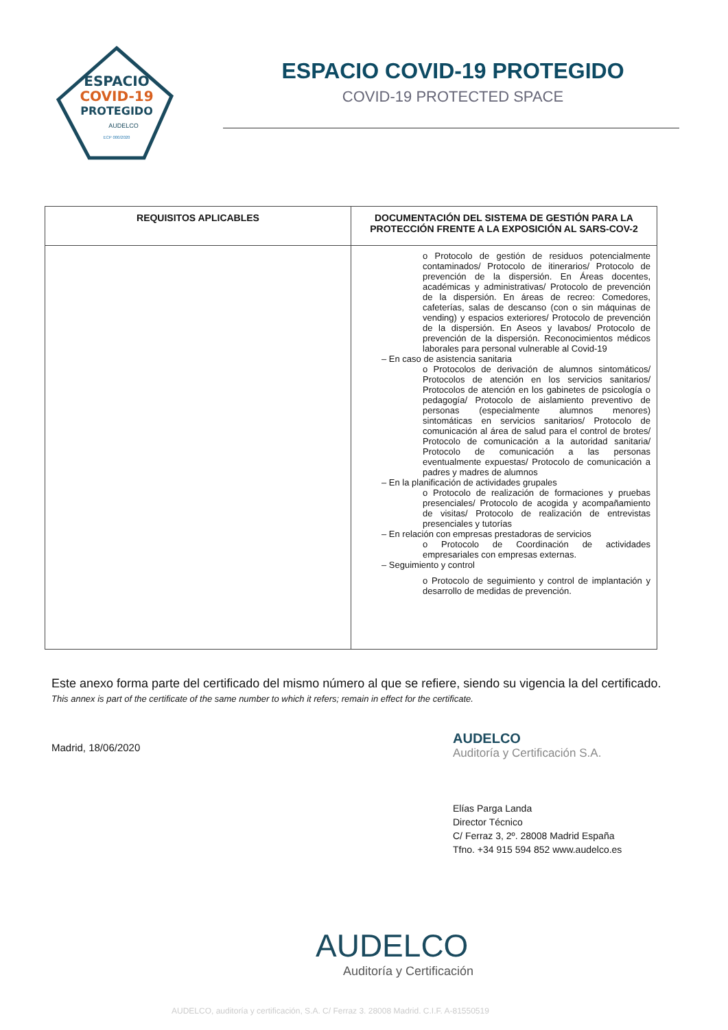ESPACIO
COVID-19
PROTEGIDO
AUDELCO
ECP 000/2020
ESPACIO COVID-19 PROTEGIDO
COVID-19 PROTECTED SPACE
| REQUISITOS APLICABLES | DOCUMENTACIÓN DEL SISTEMA DE GESTIÓN PARA LA PROTECCIÓN FRENTE A LA EXPOSICIÓN AL SARS-COV-2 |
| --- | --- |
| | o Protocolo de gestión de residuos potencialmente contaminados/ Protocolo de itinerarios/ Protocolo de prevención de la dispersión. En Áreas docentes, académicas y administrativas/ Protocolo de prevención de la dispersión. En áreas de recreo: Comedores, cafeterías, salas de descanso (con o sin máquinas de vending) y espacios exteriores/ Protocolo de prevención de la dispersión. En Aseos y lavabos/ Protocolo de prevención de la dispersión. Reconocimientos médicos laborales para personal vulnerable al Covid-19 – En caso de asistencia sanitaria o Protocolos de derivación de alumnos sintomáticos/ Protocolos de atención en los servicios sanitarios/ Protocolos de atención en los gabinetes de psicología o pedagogía/ Protocolo de aislamiento preventivo de personas (especialmente alumnos menores) sintomáticas en servicios sanitarios/ Protocolo de comunicación al área de salud para el control de brotes/ Protocolo de comunicación a la autoridad sanitaria/ Protocolo de comunicación a las personas eventualmente expuestas/ Protocolo de comunicación a padres y madres de alumnos – En la planificación de actividades grupales o Protocolo de realización de formaciones y pruebas presenciales/ Protocolo de acogida y acompañamiento de visitas/ Protocolo de realización de entrevistas presenciales y tutorías – En relación con empresas prestadoras de servicios o Protocolo de Coordinación de actividades empresariales con empresas externas. – Seguimiento y control o Protocolo de seguimiento y control de implantación y desarrollo de medidas de prevención. |
Este anexo forma parte del certificado del mismo número al que se refiere, siendo su vigencia la del certificado. This annex is part of the certificate of the same number to which it refers; remain in effect for the certificate.
Madrid, 18/06/2020
AUDELCO
Auditoría y Certificación S.A.
Elías Parga Landa
Director Técnico
C/ Ferraz 3, 2º. 28008 Madrid España
Tfno. +34 915 594 852 www.audelco.es
AUDELCO
Auditoría y Certificación
AUDELCO, auditoría y certificación, S.A. C/ Ferraz 3. 28008 Madrid. C.I.F. A-81550519